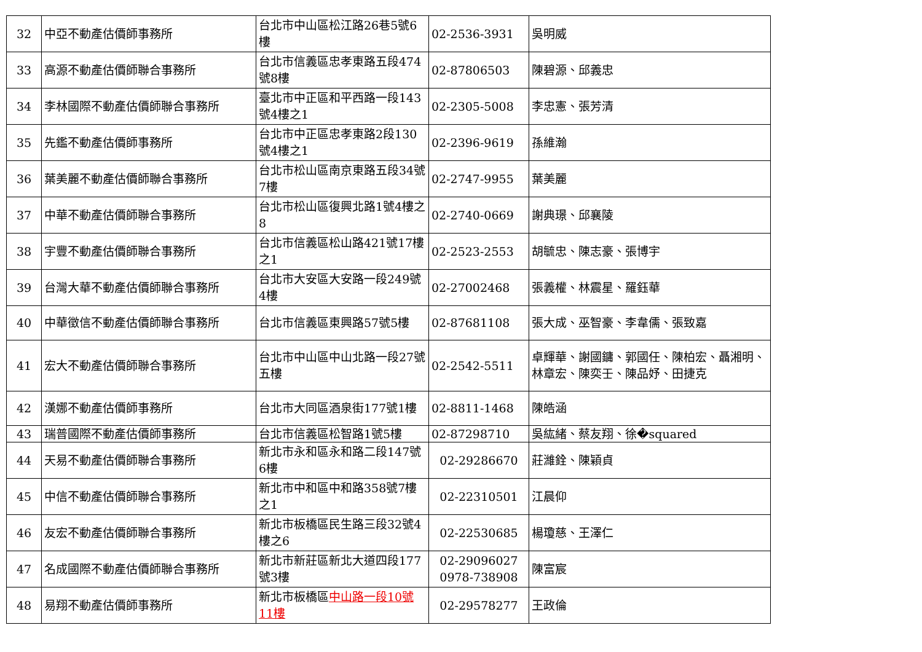| 32 | 中亞不動產估價師事務所 | 台北市中山區松江路26巷5號6樓 | 02-2536-3931 | 吳明威 |
| 33 | 高源不動產估價師聯合事務所 | 台北市信義區忠孝東路五段474號8樓 | 02-87806503 | 陳碧源、邱義忠 |
| 34 | 李林國際不動產估價師聯合事務所 | 臺北市中正區和平西路一段143號4樓之1 | 02-2305-5008 | 李忠憲、張芳清 |
| 35 | 先鑑不動產估價師事務所 | 台北市中正區忠孝東路2段130號4樓之1 | 02-2396-9619 | 孫維瀚 |
| 36 | 葉美麗不動產估價師聯合事務所 | 台北市松山區南京東路五段34號7樓 | 02-2747-9955 | 葉美麗 |
| 37 | 中華不動產估價師聯合事務所 | 台北市松山區復興北路1號4樓之8 | 02-2740-0669 | 謝典璟、邱襄陵 |
| 38 | 宇豐不動產估價師聯合事務所 | 台北市信義區松山路421號17樓之1 | 02-2523-2553 | 胡毓忠、陳志豪、張博宇 |
| 39 | 台灣大華不動產估價師聯合事務所 | 台北市大安區大安路一段249號4樓 | 02-27002468 | 張義權、林震星、羅鈺華 |
| 40 | 中華徵信不動產估價師聯合事務所 | 台北市信義區東興路57號5樓 | 02-87681108 | 張大成、巫智豪、李韋儒、張致嘉 |
| 41 | 宏大不動產估價師聯合事務所 | 台北市中山區中山北路一段27號五樓 | 02-2542-5511 | 卓輝華、謝國鏞、郭國任、陳柏宏、聶湘明、林章宏、陳奕壬、陳品妤、田捷克 |
| 42 | 漢娜不動產估價師事務所 | 台北市大同區酒泉街177號1樓 | 02-8811-1468 | 陳皓涵 |
| 43 | 瑞普國際不動產估價師事務所 | 台北市信義區松智路1號5樓 | 02-87298710 | 吳紘緒、蔡友翔、徐�squared |
| 44 | 天易不動產估價師聯合事務所 | 新北市永和區永和路二段147號6樓 | 02-29286670 | 莊濰銓、陳穎貞 |
| 45 | 中信不動產估價師聯合事務所 | 新北市中和區中和路358號7樓之1 | 02-22310501 | 江晨仰 |
| 46 | 友宏不動產估價師聯合事務所 | 新北市板橋區民生路三段32號4樓之6 | 02-22530685 | 楊瓊慈、王澤仁 |
| 47 | 名成國際不動產估價師聯合事務所 | 新北市新莊區新北大道四段177號3樓 | 02-29096027 0978-738908 | 陳富宸 |
| 48 | 易翔不動產估價師事務所 | 新北市板橋區 中山路一段10號11樓 | 02-29578277 | 王政倫 |